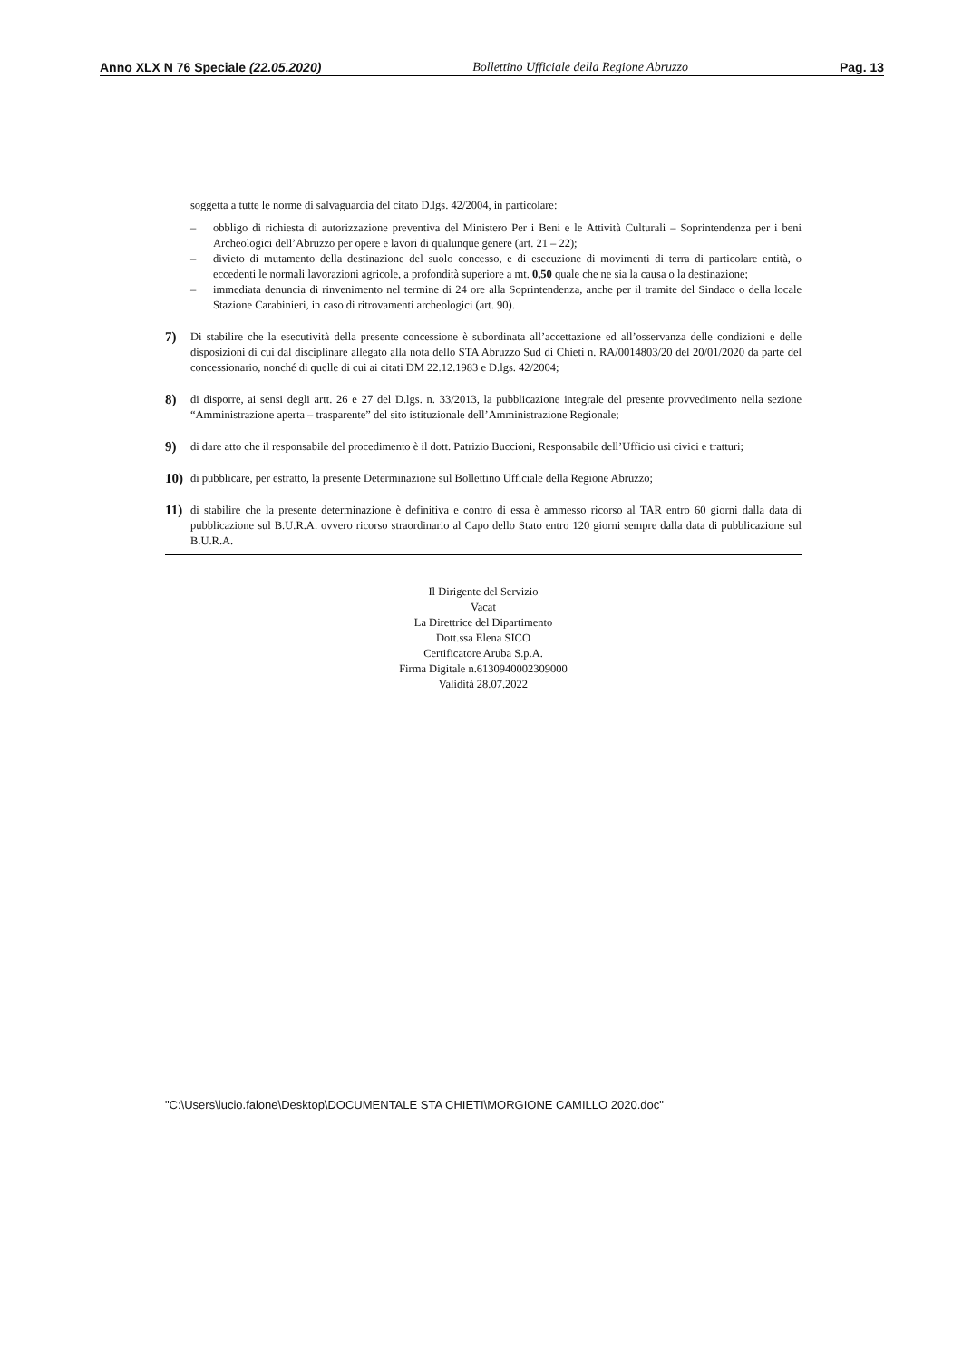Anno XLX N 76 Speciale (22.05.2020) Bollettino Ufficiale della Regione Abruzzo Pag. 13
soggetta a tutte le norme di salvaguardia del citato D.lgs. 42/2004, in particolare:
– obbligo di richiesta di autorizzazione preventiva del Ministero Per i Beni e le Attività Culturali – Soprintendenza per i beni Archeologici dell’Abruzzo per opere e lavori di qualunque genere (art. 21 – 22);
– divieto di mutamento della destinazione del suolo concesso, e di esecuzione di movimenti di terra di particolare entità, o eccedenti le normali lavorazioni agricole, a profondità superiore a mt. 0,50 quale che ne sia la causa o la destinazione;
– immediata denuncia di rinvenimento nel termine di 24 ore alla Soprintendenza, anche per il tramite del Sindaco o della locale Stazione Carabinieri, in caso di ritrovamenti archeologici (art. 90).
7) Di stabilire che la esecutività della presente concessione è subordinata all’accettazione ed all’osservanza delle condizioni e delle disposizioni di cui dal disciplinare allegato alla nota dello STA Abruzzo Sud di Chieti n. RA/0014803/20 del 20/01/2020 da parte del concessionario, nonché di quelle di cui ai citati DM 22.12.1983 e D.lgs. 42/2004;
8) di disporre, ai sensi degli artt. 26 e 27 del D.lgs. n. 33/2013, la pubblicazione integrale del presente provvedimento nella sezione “Amministrazione aperta – trasparente” del sito istituzionale dell’Amministrazione Regionale;
9) di dare atto che il responsabile del procedimento è il dott. Patrizio Buccioni, Responsabile dell’Ufficio usi civici e tratturi;
10) di pubblicare, per estratto, la presente Determinazione sul Bollettino Ufficiale della Regione Abruzzo;
11) di stabilire che la presente determinazione è definitiva e contro di essa è ammesso ricorso al TAR entro 60 giorni dalla data di pubblicazione sul B.U.R.A. ovvero ricorso straordinario al Capo dello Stato entro 120 giorni sempre dalla data di pubblicazione sul B.U.R.A.
Il Dirigente del Servizio
Vacat
La Direttrice del Dipartimento
Dott.ssa Elena SICO
Certificatore Aruba S.p.A.
Firma Digitale n.6130940002309000
Validità 28.07.2022
"C:\Users\lucio.falone\Desktop\DOCUMENTALE STA CHIETI\MORGIONE CAMILLO 2020.doc"